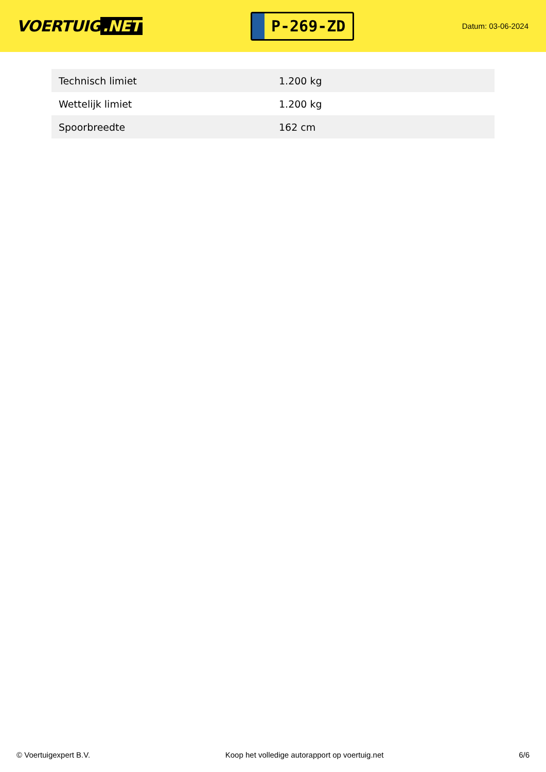VOERTUIG.NET
P-269-ZD
Datum: 03-06-2024
| Technisch limiet | 1.200 kg |
| Wettelijk limiet | 1.200 kg |
| Spoorbreedte | 162 cm |
© Voertuigexpert B.V. Koop het volledige autorapport op voertuig.net 6/6